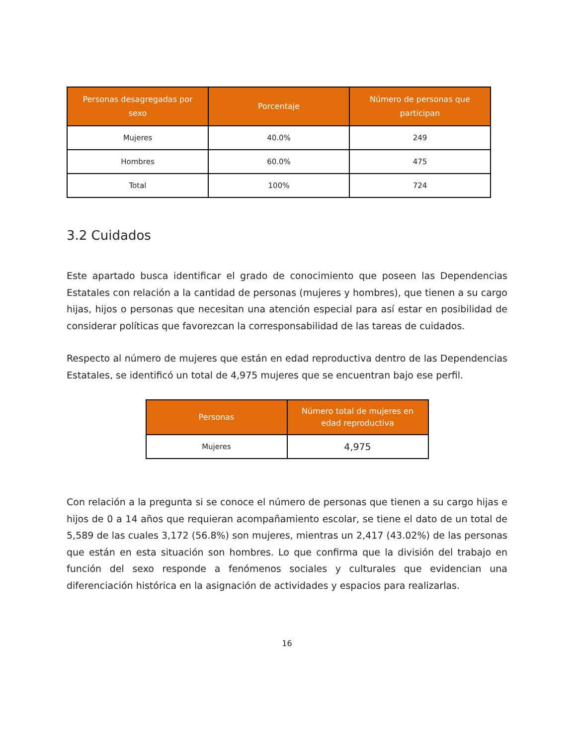| Personas desagregadas por sexo | Porcentaje | Número de personas que participan |
| --- | --- | --- |
| Mujeres | 40.0% | 249 |
| Hombres | 60.0% | 475 |
| Total | 100% | 724 |
3.2 Cuidados
Este apartado busca identificar el grado de conocimiento que poseen las Dependencias Estatales con relación a la cantidad de personas (mujeres y hombres), que tienen a su cargo hijas, hijos o personas que necesitan una atención especial para así estar en posibilidad de considerar políticas que favorezcan la corresponsabilidad de las tareas de cuidados.
Respecto al número de mujeres que están en edad reproductiva dentro de las Dependencias Estatales, se identificó un total de 4,975 mujeres que se encuentran bajo ese perfil.
| Personas | Número total de mujeres en edad reproductiva |
| --- | --- |
| Mujeres | 4,975 |
Con relación a la pregunta si se conoce el número de personas que tienen a su cargo hijas e hijos de 0 a 14 años que requieran acompañamiento escolar, se tiene el dato de un total de 5,589 de las cuales 3,172 (56.8%) son mujeres, mientras un 2,417 (43.02%) de las personas que están en esta situación son hombres. Lo que confirma que la división del trabajo en función del sexo responde a fenómenos sociales y culturales que evidencian una diferenciación histórica en la asignación de actividades y espacios para realizarlas.
16